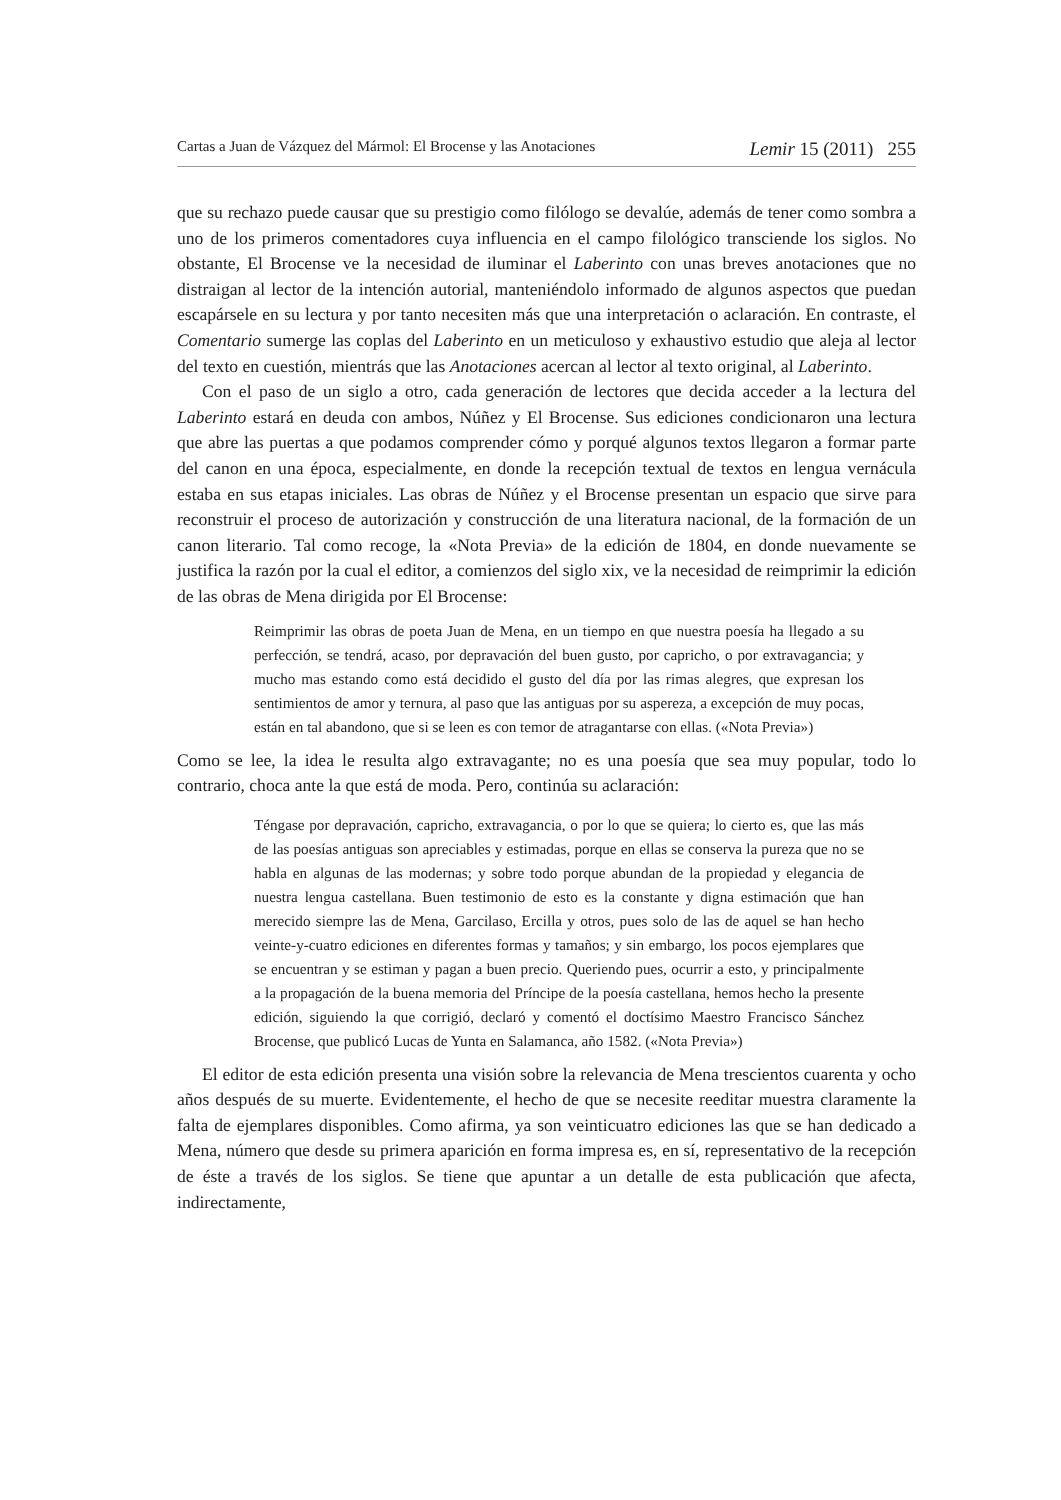Cartas a Juan de Vázquez del Mármol: El Brocense y las Anotaciones Lemir 15 (2011) 255
que su rechazo puede causar que su prestigio como filólogo se devalúe, además de tener como sombra a uno de los primeros comentadores cuya influencia en el campo filológico transciende los siglos. No obstante, El Brocense ve la necesidad de iluminar el Laberinto con unas breves anotaciones que no distraigan al lector de la intención autorial, manteniéndolo informado de algunos aspectos que puedan escapársele en su lectura y por tanto necesiten más que una interpretación o aclaración. En contraste, el Comentario sumerge las coplas del Laberinto en un meticuloso y exhaustivo estudio que aleja al lector del texto en cuestión, mientrás que las Anotaciones acercan al lector al texto original, al Laberinto.
Con el paso de un siglo a otro, cada generación de lectores que decida acceder a la lectura del Laberinto estará en deuda con ambos, Núñez y El Brocense. Sus ediciones condicionaron una lectura que abre las puertas a que podamos comprender cómo y porqué algunos textos llegaron a formar parte del canon en una época, especialmente, en donde la recepción textual de textos en lengua vernácula estaba en sus etapas iniciales. Las obras de Núñez y el Brocense presentan un espacio que sirve para reconstruir el proceso de autorización y construcción de una literatura nacional, de la formación de un canon literario. Tal como recoge, la «Nota Previa» de la edición de 1804, en donde nuevamente se justifica la razón por la cual el editor, a comienzos del siglo xix, ve la necesidad de reimprimir la edición de las obras de Mena dirigida por El Brocense:
Reimprimir las obras de poeta Juan de Mena, en un tiempo en que nuestra poesía ha llegado a su perfección, se tendrá, acaso, por depravación del buen gusto, por capricho, o por extravagancia; y mucho mas estando como está decidido el gusto del día por las rimas alegres, que expresan los sentimientos de amor y ternura, al paso que las antiguas por su aspereza, a excepción de muy pocas, están en tal abandono, que si se leen es con temor de atragantarse con ellas. («Nota Previa»)
Como se lee, la idea le resulta algo extravagante; no es una poesía que sea muy popular, todo lo contrario, choca ante la que está de moda. Pero, continúa su aclaración:
Téngase por depravación, capricho, extravagancia, o por lo que se quiera; lo cierto es, que las más de las poesías antiguas son apreciables y estimadas, porque en ellas se conserva la pureza que no se habla en algunas de las modernas; y sobre todo porque abundan de la propiedad y elegancia de nuestra lengua castellana. Buen testimonio de esto es la constante y digna estimación que han merecido siempre las de Mena, Garcilaso, Ercilla y otros, pues solo de las de aquel se han hecho veinte-y-cuatro ediciones en diferentes formas y tamaños; y sin embargo, los pocos ejemplares que se encuentran y se estiman y pagan a buen precio. Queriendo pues, ocurrir a esto, y principalmente a la propagación de la buena memoria del Príncipe de la poesía castellana, hemos hecho la presente edición, siguiendo la que corrigió, declaró y comentó el doctísimo Maestro Francisco Sánchez Brocense, que publicó Lucas de Yunta en Salamanca, año 1582. («Nota Previa»)
El editor de esta edición presenta una visión sobre la relevancia de Mena trescientos cuarenta y ocho años después de su muerte. Evidentemente, el hecho de que se necesite reeditar muestra claramente la falta de ejemplares disponibles. Como afirma, ya son veinticuatro ediciones las que se han dedicado a Mena, número que desde su primera aparición en forma impresa es, en sí, representativo de la recepción de éste a través de los siglos. Se tiene que apuntar a un detalle de esta publicación que afecta, indirectamente,